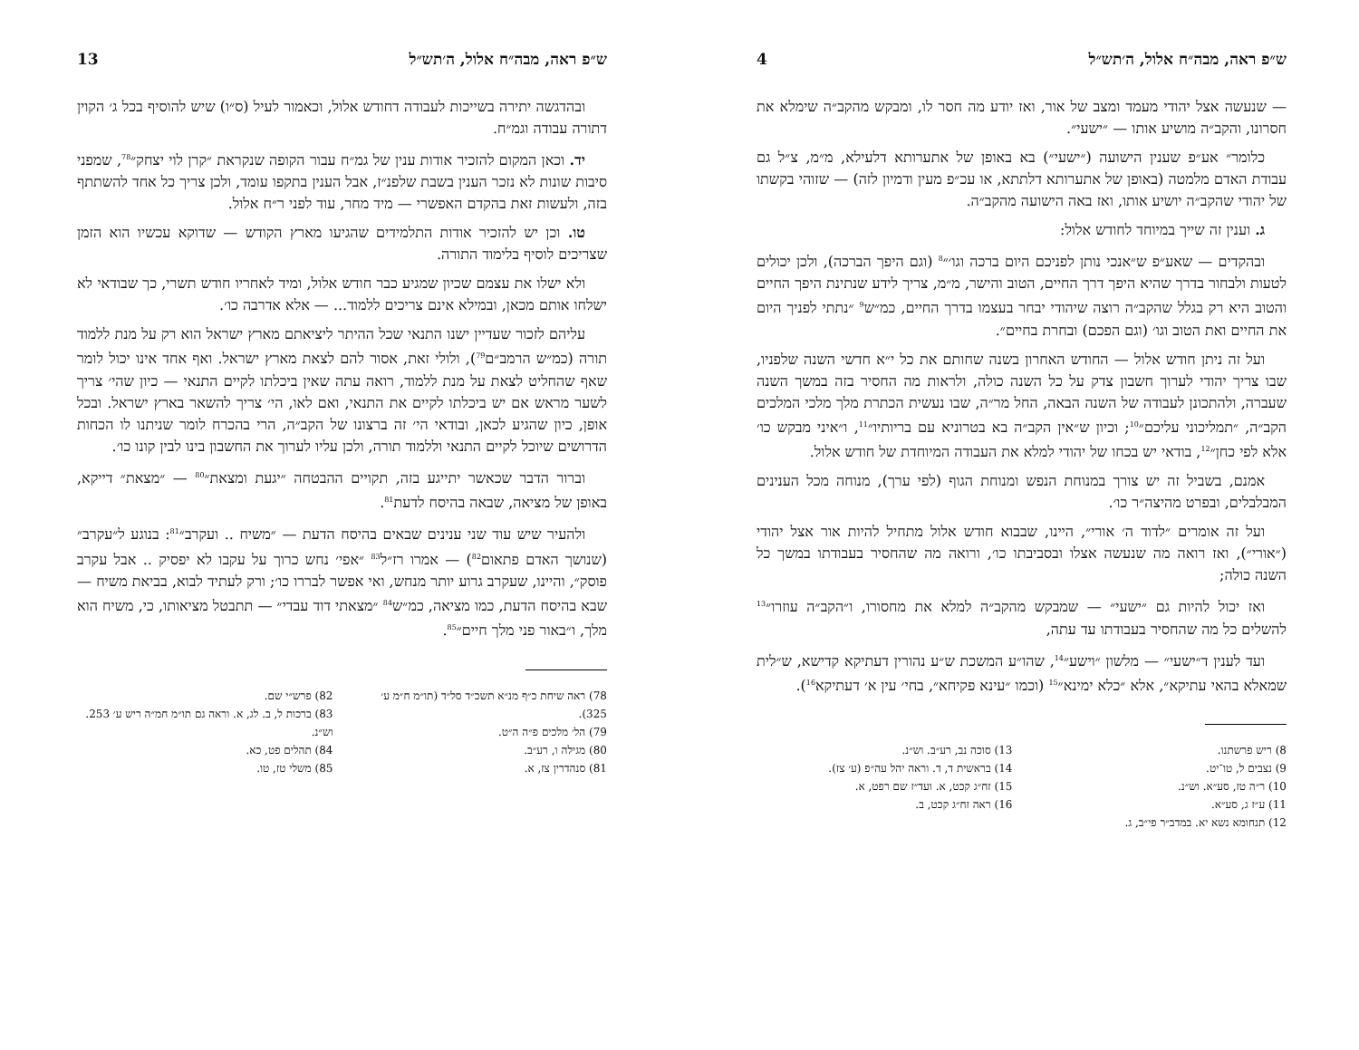ש״פ ראה, מבה״ח אלול, ה׳תש״ל 4
— שנעשה אצל יהודי מעמד ומצב של אור, ואז יודע מה חסר לו, ומבקש מהקב״ה שימלא את חסרונו, והקב״ה מושיע אותו — ״ישעי״.
כלומר״ אע״פ שענין הישועה (״ישעי״) בא באופן של אתערותא דלעילא, מ״מ, צ״ל גם עבודת האדם מלמטה (באופן של אתערותא דלתתא, או עכ״פ מעין ודמיון לזה) — שזוהי בקשתו של יהודי שהקב״ה יושיע אותו, ואז באה הישועה מהקב״ה.
ג. וענין זה שייך במיוחד לחודש אלול:
ובהקדים — שאע״פ ש״אנכי נותן לפניכם היום ברכה וגו׳״<sup>8</sup> (וגם היפך הברכה), ולכן יכולים לטעות ולבחור בדרך שהיא היפך דרך החיים, הטוב והישר, מ״מ, צריך לידע שנתינת היפך החיים והטוב היא רק בגלל שהקב״ה רוצה שיהודי יבחר בעצמו בדרך החיים, כמ״ש<sup>9</sup> ״נתתי לפניך היום את החיים ואת הטוב וגו׳ (וגם הפכם) ובחרת בחיים״.
ועל זה ניתן חודש אלול — החודש האחרון בשנה שחותם את כל י״א חדשי השנה שלפניו, שבו צריך יהודי לערוך חשבון צדק על כל השנה כולה, ולראות מה החסיר בזה במשך השנה שעברה, ולהתכונן לעבודה של השנה הבאה, החל מר״ה, שבו נעשית הכתרת מלך מלכי המלכים הקב״ה, ״תמליכוני עליכם״<sup>10</sup>; וכיון ש״אין הקב״ה בא בטרוניא עם בריותיו״<sup>11</sup>, ו״איני מבקש כו׳ אלא לפי כחן״<sup>12</sup>, בודאי יש בכחו של יהודי למלא את העבודה המיוחדת של חודש אלול.
אמנם, בשביל זה יש צורך במנוחת הנפש ומנוחת הגוף (לפי ערך), מנוחה מכל הענינים המבלבלים, ובפרט מהיצה״ר כו׳.
ועל זה אומרים ״לדוד ה׳ אורי״, היינו, שבבוא חודש אלול מתחיל להיות אור אצל יהודי (״אורי״), ואז רואה מה שנעשה אצלו ובסביבתו כו׳, ורואה מה שהחסיר בעבודתו במשך כל השנה כולה;
ואז יכול להיות גם ״ישעי״ — שמבקש מהקב״ה למלא את מחסורו, ו״הקב״ה עוזרו״<sup>13</sup> להשלים כל מה שהחסיר בעבודתו עד עתה,
ועד לענין ד״ישעי״ — מלשון ״וישע״<sup>14</sup>, שהו״ע המשכת ש״ע נהורין דעתיקא קדישא, ש״לית שמאלא בהאי עתיקא״, אלא ״כלא ימינא״<sup>15</sup> (וכמו ״עינא פקיחא״, בחי׳ עין א׳ דעתיקא<sup>16</sup>).
8) ריש פרשתנו.
9) נצבים ל, טו־יט.
10) ר״ה טז, סע״א. וש״נ.
11) ע״ז ג, סע״א.
12) תנחומא נשא יא. במדב״ר פי״ב, ג.
13) סוכה נב, רע״ב. וש״נ.
14) בראשית ד, ד. וראה יהל עה״פ (ע׳ צז).
15) זח״ג קכט, א. ועד״ז שם רפט, א.
16) ראה זח״ג קכט, ב.
ש״פ ראה, מבה״ח אלול, ה׳תש״ל 13
ובהדגשה יתירה בשייכות לעבודה דחודש אלול, וכאמור לעיל (ס״ו) שיש להוסיף בכל ג׳ הקוין דתורה עבודה וגמ״ח.
יד. וכאן המקום להזכיר אודות ענין של גמ״ח עבור הקופה שנקראת ״קרן לוי יצחק״<sup>78</sup>, שמפני סיבות שונות לא נזכר הענין בשבת שלפנ״ז, אבל הענין בתקפו עומד, ולכן צריך כל אחד להשתתף בזה, ולעשות זאת בהקדם האפשרי — מיד מחר, עוד לפני ר״ח אלול.
טו. וכן יש להזכיר אודות התלמידים שהגיעו מארץ הקודש — שדוקא עכשיו הוא הזמן שצריכים לוסיף בלימוד התורה.
ולא ישלו את עצמם שכיון שמגיע כבר חודש אלול, ומיד לאחריו חודש תשרי, כך שבודאי לא ישלחו אותם מכאן, ובמילא אינם צריכים ללמוד... — אלא אדרבה כו׳.
עליהם לזכור שעדיין ישנו התנאי שכל ההיתר ליציאתם מארץ ישראל הוא רק על מנת ללמוד תורה (כמ״ש הרמב״ם<sup>79</sup>), ולולי זאת, אסור להם לצאת מארץ ישראל. ואף אחד אינו יכול לומר שאף שהחליט לצאת על מנת ללמוד, רואה עתה שאין ביכלתו לקיים התנאי — כיון שהי׳ צריך לשער מראש אם יש ביכלתו לקיים את התנאי, ואם לאו, הי׳ צריך להשאר בארץ ישראל. ובכל אופן, כיון שהגיע לכאן, ובודאי הי׳ זה ברצונו של הקב״ה, הרי בהכרח לומר שניתנו לו הכחות הדרושים שיוכל לקיים התנאי וללמוד תורה, ולכן עליו לערוך את החשבון בינו לבין קונו כו׳.
וברור הדבר שכאשר יתייגע בזה, תקויים ההבטחה ״יגעת ומצאת״<sup>80</sup> — ״מצאת״ דייקא, באופן של מציאה, שבאה בהיסח לדעת<sup>81</sup>.
ולהעיר שיש עוד שני ענינים שבאים בהיסח הדעת — ״משיח .. ועקרב״<sup>81</sup>: בנוגע ל״עקרב״ (שנושך האדם פתאום<sup>82</sup>) — אמרו רז״ל<sup>83</sup> ״אפי׳ נחש כרוך על עקבו לא יפסיק .. אבל עקרב פוסק״, והיינו, שעקרב גרוע יותר מנחש, ואי אפשר לבררו כו׳; ורק לעתיד לבוא, בביאת משיח — שבא בהיסח הדעת, כמו מציאה, כמ״ש<sup>84</sup> ״מצאתי דוד עבדי״ — תתבטל מציאותו, כי, משיח הוא מלך, ו״באור פני מלך חיים״<sup>85</sup>.
78) ראה שיחת כ״ף מנ״א תשכ״ד סל״ד (תו״מ ח״מ ע׳ 325).
79) הל׳ מלכים פ״ה ה״ט.
80) מגילה ו, רע״ב.
81) סנהדרין צז, א.
82) פרש״י שם.
83) ברכות ל, ב. לג, א. וראה גם תו״מ חמ״ה ריש ע׳ 253. וש״נ.
84) תהלים פט, כא.
85) משלי טז, טו.